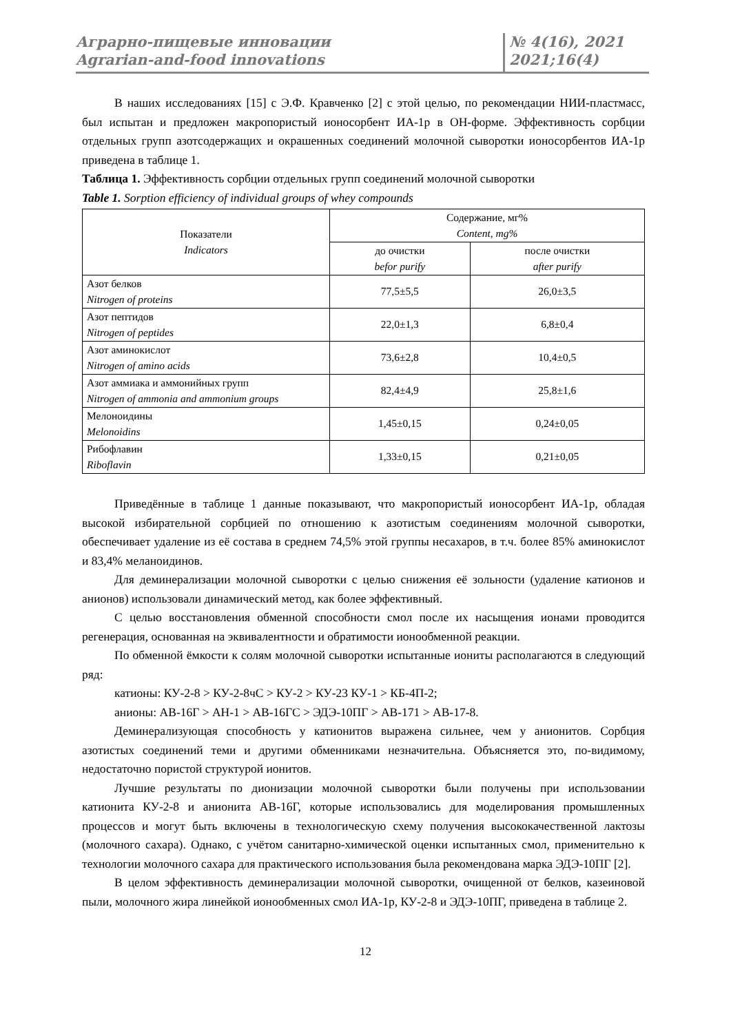Аграрно-пищевые инновации
Agrarian-and-food innovations
№ 4(16), 2021
2021;16(4)
В наших исследованиях [15] с Э.Ф. Кравченко [2] с этой целью, по рекомендации НИИ-пластмасс, был испытан и предложен макропористый ионосорбент ИА-1р в ОН-форме. Эффективность сорбции отдельных групп азотсодержащих и окрашенных соединений молочной сыворотки ионосорбентов ИА-1р приведена в таблице 1.
Таблица 1. Эффективность сорбции отдельных групп соединений молочной сыворотки
Table 1. Sorption efficiency of individual groups of whey compounds
| Показатели Indicators | Содержание, мг% Content, mg% | |
| --- | --- | --- |
| | до очистки befor purify | после очистки after purify |
| Азот белков Nitrogen of proteins | 77,5±5,5 | 26,0±3,5 |
| Азот пептидов Nitrogen of peptides | 22,0±1,3 | 6,8±0,4 |
| Азот аминокислот Nitrogen of amino acids | 73,6±2,8 | 10,4±0,5 |
| Азот аммиака и аммонийных групп Nitrogen of ammonia and ammonium groups | 82,4±4,9 | 25,8±1,6 |
| Мелоноидины Melonoidins | 1,45±0,15 | 0,24±0,05 |
| Рибофлавин Riboflavin | 1,33±0,15 | 0,21±0,05 |
Приведённые в таблице 1 данные показывают, что макропористый ионосорбент ИА-1р, обладая высокой избирательной сорбцией по отношению к азотистым соединениям молочной сыворотки, обеспечивает удаление из её состава в среднем 74,5% этой группы несахаров, в т.ч. более 85% аминокислот и 83,4% меланоидинов.
Для деминерализации молочной сыворотки с целью снижения её зольности (удаление катионов и анионов) использовали динамический метод, как более эффективный.
С целью восстановления обменной способности смол после их насыщения ионами проводится регенерация, основанная на эквивалентности и обратимости ионообменной реакции.
По обменной ёмкости к солям молочной сыворотки испытанные иониты располагаются в следующий ряд:
катионы: КУ-2-8 > КУ-2-8чС > КУ-2 > КУ-23 КУ-1 > КБ-4П-2;
анионы: АВ-16Г > АН-1 > АВ-16ГС > ЭДЭ-10ПГ > АВ-171 > АВ-17-8.
Деминерализующая способность у катионитов выражена сильнее, чем у анионитов. Сорбция азотистых соединений теми и другими обменниками незначительна. Объясняется это, по-видимому, недостаточно пористой структурой ионитов.
Лучшие результаты по дионизации молочной сыворотки были получены при использовании катионита КУ-2-8 и анионита АВ-16Г, которые использовались для моделирования промышленных процессов и могут быть включены в технологическую схему получения высококачественной лактозы (молочного сахара). Однако, с учётом санитарно-химической оценки испытанных смол, применительно к технологии молочного сахара для практического использования была рекомендована марка ЭДЭ-10ПГ [2].
В целом эффективность деминерализации молочной сыворотки, очищенной от белков, казеиновой пыли, молочного жира линейкой ионообменных смол ИА-1р, КУ-2-8 и ЭДЭ-10ПГ, приведена в таблице 2.
12